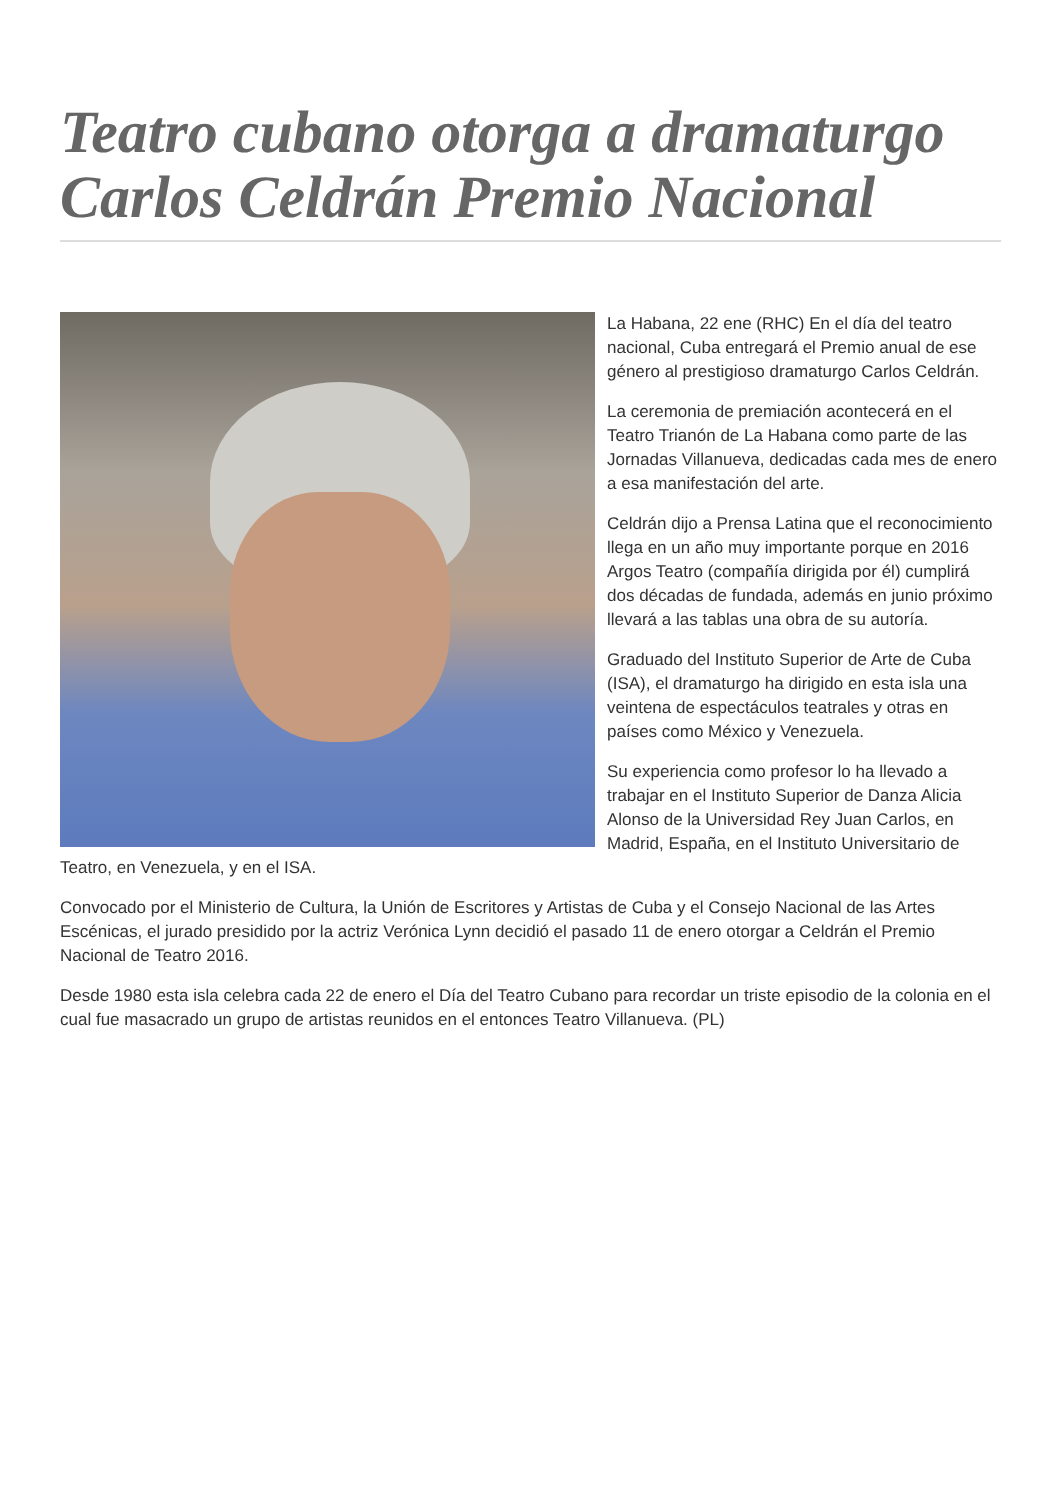Teatro cubano otorga a dramaturgo Carlos Celdrán Premio Nacional
La Habana, 22 ene (RHC) En el día del teatro nacional, Cuba entregará el Premio anual de ese género al prestigioso dramaturgo Carlos Celdrán.
La ceremonia de premiación acontecerá en el Teatro Trianón de La Habana como parte de las Jornadas Villanueva, dedicadas cada mes de enero a esa manifestación del arte.
Celdrán dijo a Prensa Latina que el reconocimiento llega en un año muy importante porque en 2016 Argos Teatro (compañía dirigida por él) cumplirá dos décadas de fundada, además en junio próximo llevará a las tablas una obra de su autoría.
Graduado del Instituto Superior de Arte de Cuba (ISA), el dramaturgo ha dirigido en esta isla una veintena de espectáculos teatrales y otras en países como México y Venezuela.
Su experiencia como profesor lo ha llevado a trabajar en el Instituto Superior de Danza Alicia Alonso de la Universidad Rey Juan Carlos, en Madrid, España, en el Instituto Universitario de Teatro, en Venezuela, y en el ISA.
Convocado por el Ministerio de Cultura, la Unión de Escritores y Artistas de Cuba y el Consejo Nacional de las Artes Escénicas, el jurado presidido por la actriz Verónica Lynn decidió el pasado 11 de enero otorgar a Celdrán el Premio Nacional de Teatro 2016.
Desde 1980 esta isla celebra cada 22 de enero el Día del Teatro Cubano para recordar un triste episodio de la colonia en el cual fue masacrado un grupo de artistas reunidos en el entonces Teatro Villanueva. (PL)